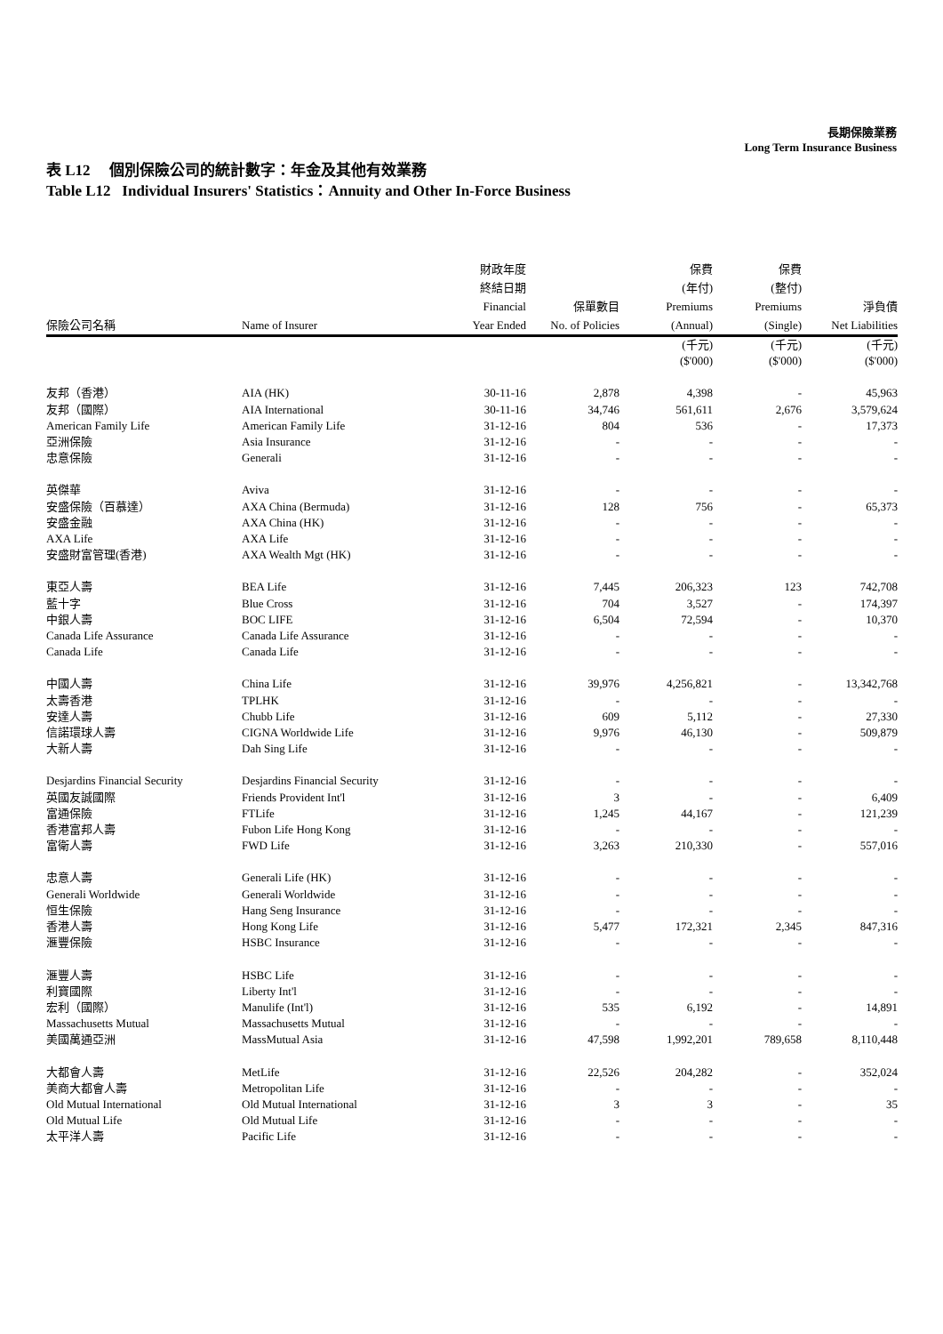長期保險業務
Long Term Insurance Business
表 L12 個別保險公司的統計數字：年金及其他有效業務
Table L12 Individual Insurers' Statistics：Annuity and Other In-Force Business
| 保險公司名稱 | Name of Insurer | 財政年度 終結日期 Financial Year Ended | 保單數目 No. of Policies | 保費 (年付) Premiums (Annual) | 保費 (整付) Premiums (Single) | 淨負債 Net Liabilities |
| --- | --- | --- | --- | --- | --- | --- |
| | | | | (千元) ($'000) | (千元) ($'000) | (千元) ($'000) |
| 友邦（香港） | AIA (HK) | 30-11-16 | 2,878 | 4,398 | - | 45,963 |
| 友邦（國際） | AIA International | 30-11-16 | 34,746 | 561,611 | 2,676 | 3,579,624 |
| American Family Life | American Family Life | 31-12-16 | 804 | 536 | - | 17,373 |
| 亞洲保險 | Asia Insurance | 31-12-16 | - | - | - | - |
| 忠意保險 | Generali | 31-12-16 | - | - | - | - |
| 英傑華 | Aviva | 31-12-16 | - | - | - | - |
| 安盛保險（百慕達） | AXA China (Bermuda) | 31-12-16 | 128 | 756 | - | 65,373 |
| 安盛金融 | AXA China (HK) | 31-12-16 | - | - | - | - |
| AXA Life | AXA Life | 31-12-16 | - | - | - | - |
| 安盛財富管理(香港) | AXA Wealth Mgt (HK) | 31-12-16 | - | - | - | - |
| 東亞人壽 | BEA Life | 31-12-16 | 7,445 | 206,323 | 123 | 742,708 |
| 藍十字 | Blue Cross | 31-12-16 | 704 | 3,527 | - | 174,397 |
| 中銀人壽 | BOC LIFE | 31-12-16 | 6,504 | 72,594 | - | 10,370 |
| Canada Life Assurance | Canada Life Assurance | 31-12-16 | - | - | - | - |
| Canada Life | Canada Life | 31-12-16 | - | - | - | - |
| 中國人壽 | China Life | 31-12-16 | 39,976 | 4,256,821 | - | 13,342,768 |
| 太壽香港 | TPLHK | 31-12-16 | - | - | - | - |
| 安達人壽 | Chubb Life | 31-12-16 | 609 | 5,112 | - | 27,330 |
| 信諾環球人壽 | CIGNA Worldwide Life | 31-12-16 | 9,976 | 46,130 | - | 509,879 |
| 大新人壽 | Dah Sing Life | 31-12-16 | - | - | - | - |
| Desjardins Financial Security | Desjardins Financial Security | 31-12-16 | - | - | - | - |
| 英國友誠國際 | Friends Provident Int'l | 31-12-16 | 3 | - | - | 6,409 |
| 富通保險 | FTLife | 31-12-16 | 1,245 | 44,167 | - | 121,239 |
| 香港富邦人壽 | Fubon Life Hong Kong | 31-12-16 | - | - | - | - |
| 富衛人壽 | FWD Life | 31-12-16 | 3,263 | 210,330 | - | 557,016 |
| 忠意人壽 | Generali Life (HK) | 31-12-16 | - | - | - | - |
| Generali Worldwide | Generali Worldwide | 31-12-16 | - | - | - | - |
| 恒生保險 | Hang Seng Insurance | 31-12-16 | - | - | - | - |
| 香港人壽 | Hong Kong Life | 31-12-16 | 5,477 | 172,321 | 2,345 | 847,316 |
| 滙豐保險 | HSBC Insurance | 31-12-16 | - | - | - | - |
| 滙豐人壽 | HSBC Life | 31-12-16 | - | - | - | - |
| 利寶國際 | Liberty Int'l | 31-12-16 | - | - | - | - |
| 宏利（國際） | Manulife (Int'l) | 31-12-16 | 535 | 6,192 | - | 14,891 |
| Massachusetts Mutual | Massachusetts Mutual | 31-12-16 | - | - | - | - |
| 美國萬通亞洲 | MassMutual Asia | 31-12-16 | 47,598 | 1,992,201 | 789,658 | 8,110,448 |
| 大都會人壽 | MetLife | 31-12-16 | 22,526 | 204,282 | - | 352,024 |
| 美商大都會人壽 | Metropolitan Life | 31-12-16 | - | - | - | - |
| Old Mutual International | Old Mutual International | 31-12-16 | 3 | 3 | - | 35 |
| Old Mutual Life | Old Mutual Life | 31-12-16 | - | - | - | - |
| 太平洋人壽 | Pacific Life | 31-12-16 | - | - | - | - |